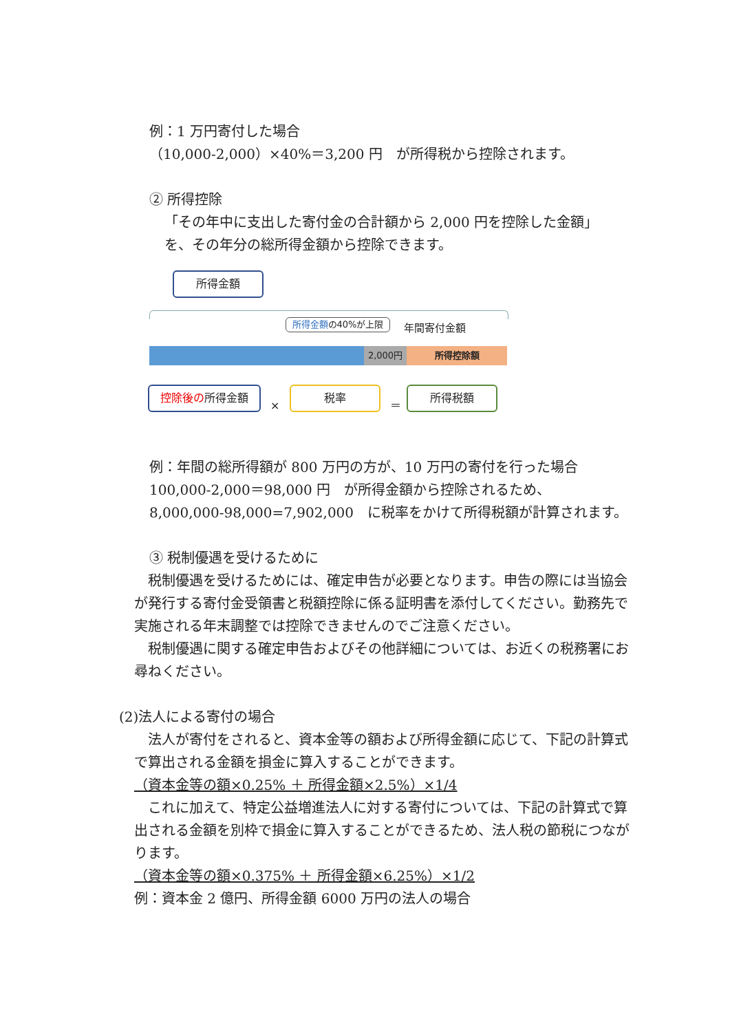例：1 万円寄付した場合
（10,000-2,000）×40%＝3,200 円　が所得税から控除されます。
② 所得控除
「その年中に支出した寄付金の合計額から 2,000 円を控除した金額」
を、その年分の総所得金額から控除できます。
所得金額
所得金額の40%が上限 年間寄付金額
2,000円 所得控除額
控除後の所得金額
×
税率
＝
所得税額
例：年間の総所得額が 800 万円の方が、10 万円の寄付を行った場合
100,000-2,000＝98,000 円　が所得金額から控除されるため、
8,000,000-98,000=7,902,000　に税率をかけて所得税額が計算されます。
③ 税制優遇を受けるために
　税制優遇を受けるためには、確定申告が必要となります。申告の際には当協会が発行する寄付金受領書と税額控除に係る証明書を添付してください。勤務先で実施される年末調整では控除できませんのでご注意ください。
　税制優遇に関する確定申告およびその他詳細については、お近くの税務署にお尋ねください。
(2)法人による寄付の場合
　法人が寄付をされると、資本金等の額および所得金額に応じて、下記の計算式で算出される金額を損金に算入することができます。
（資本金等の額×0.25% ＋ 所得金額×2.5%）×1/4
　これに加えて、特定公益増進法人に対する寄付については、下記の計算式で算出される金額を別枠で損金に算入することができるため、法人税の節税につながります。
（資本金等の額×0.375% ＋ 所得金額×6.25%）×1/2
例：資本金 2 億円、所得金額 6000 万円の法人の場合